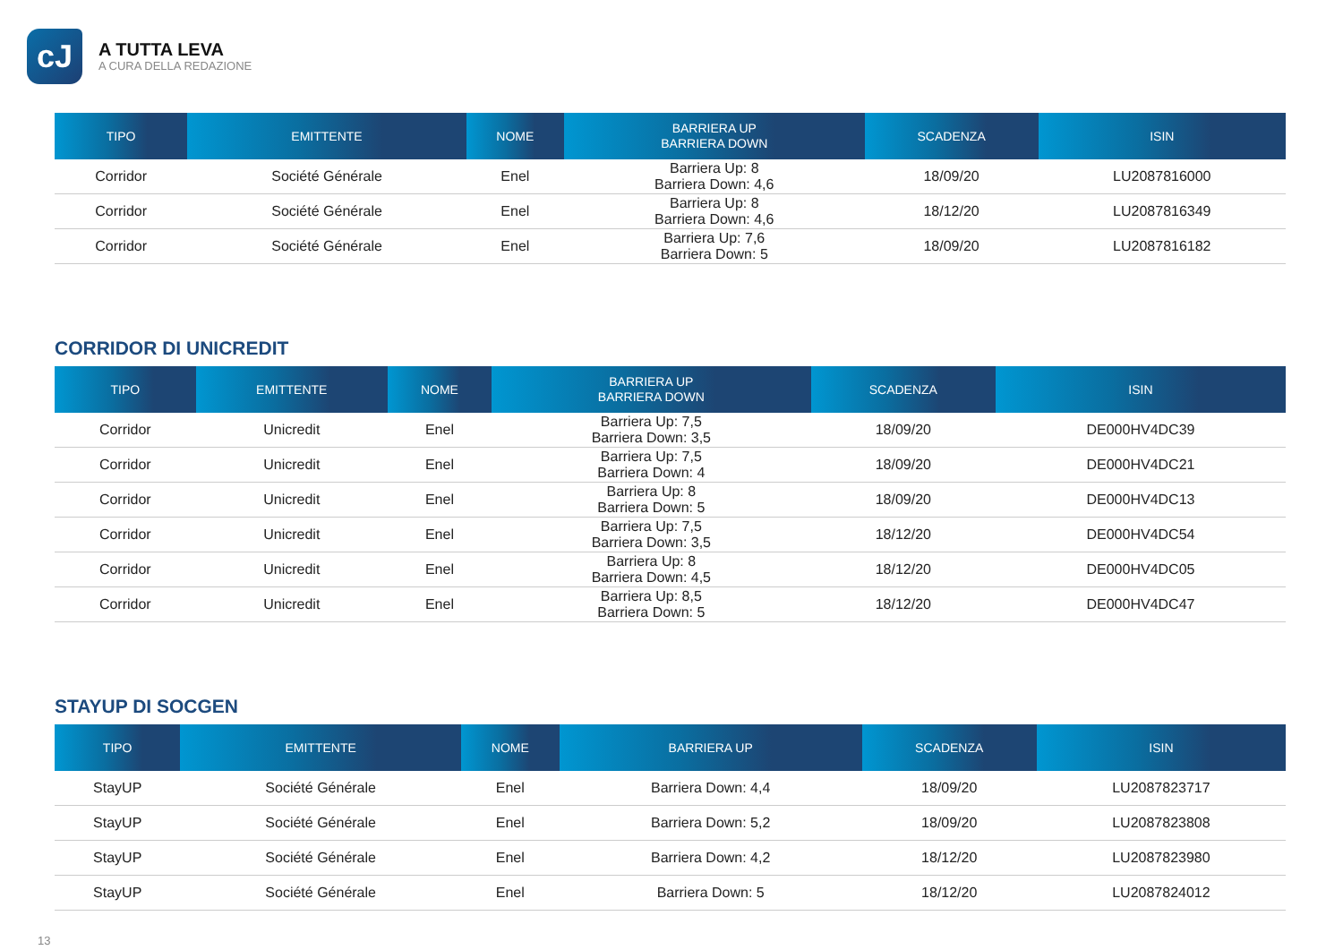cJ
A TUTTA LEVA
A CURA DELLA REDAZIONE
| TIPO | EMITTENTE | NOME | BARRIERA UP BARRIERA DOWN | SCADENZA | ISIN |
| --- | --- | --- | --- | --- | --- |
| Corridor | Société Générale | Enel | Barriera Up: 8 Barriera Down: 4,6 | 18/09/20 | LU2087816000 |
| Corridor | Société Générale | Enel | Barriera Up: 8 Barriera Down: 4,6 | 18/12/20 | LU2087816349 |
| Corridor | Société Générale | Enel | Barriera Up: 7,6 Barriera Down: 5 | 18/09/20 | LU2087816182 |
CORRIDOR DI UNICREDIT
| TIPO | EMITTENTE | NOME | BARRIERA UP BARRIERA DOWN | SCADENZA | ISIN |
| --- | --- | --- | --- | --- | --- |
| Corridor | Unicredit | Enel | Barriera Up: 7,5 Barriera Down: 3,5 | 18/09/20 | DE000HV4DC39 |
| Corridor | Unicredit | Enel | Barriera Up: 7,5 Barriera Down: 4 | 18/09/20 | DE000HV4DC21 |
| Corridor | Unicredit | Enel | Barriera Up: 8 Barriera Down: 5 | 18/09/20 | DE000HV4DC13 |
| Corridor | Unicredit | Enel | Barriera Up: 7,5 Barriera Down: 3,5 | 18/12/20 | DE000HV4DC54 |
| Corridor | Unicredit | Enel | Barriera Up: 8 Barriera Down: 4,5 | 18/12/20 | DE000HV4DC05 |
| Corridor | Unicredit | Enel | Barriera Up: 8,5 Barriera Down: 5 | 18/12/20 | DE000HV4DC47 |
STAYUP DI SOCGEN
| TIPO | EMITTENTE | NOME | BARRIERA UP | SCADENZA | ISIN |
| --- | --- | --- | --- | --- | --- |
| StayUP | Société Générale | Enel | Barriera Down: 4,4 | 18/09/20 | LU2087823717 |
| StayUP | Société Générale | Enel | Barriera Down: 5,2 | 18/09/20 | LU2087823808 |
| StayUP | Société Générale | Enel | Barriera Down: 4,2 | 18/12/20 | LU2087823980 |
| StayUP | Société Générale | Enel | Barriera Down: 5 | 18/12/20 | LU2087824012 |
13